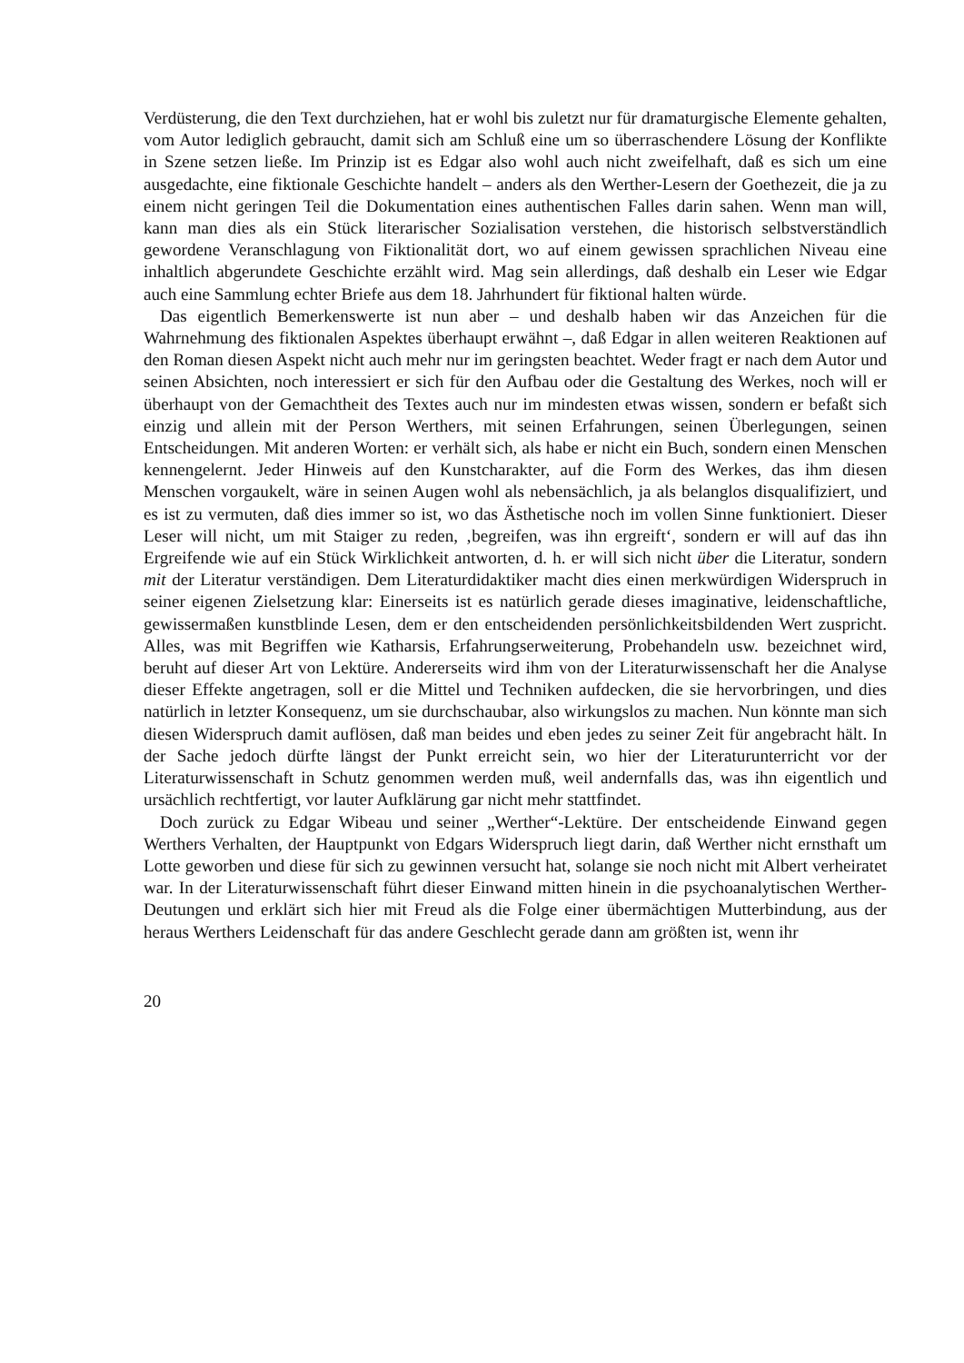Verdüsterung, die den Text durchziehen, hat er wohl bis zuletzt nur für dramaturgische Elemente gehalten, vom Autor lediglich gebraucht, damit sich am Schluß eine um so überraschendere Lösung der Konflikte in Szene setzen ließe. Im Prinzip ist es Edgar also wohl auch nicht zweifelhaft, daß es sich um eine ausgedachte, eine fiktionale Geschichte handelt – anders als den Werther-Lesern der Goethezeit, die ja zu einem nicht geringen Teil die Dokumentation eines authentischen Falles darin sahen. Wenn man will, kann man dies als ein Stück literarischer Sozialisation verstehen, die historisch selbstverständlich gewordene Veranschlagung von Fiktionalität dort, wo auf einem gewissen sprachlichen Niveau eine inhaltlich abgerundete Geschichte erzählt wird. Mag sein allerdings, daß deshalb ein Leser wie Edgar auch eine Sammlung echter Briefe aus dem 18. Jahrhundert für fiktional halten würde.
Das eigentlich Bemerkenswerte ist nun aber – und deshalb haben wir das Anzeichen für die Wahrnehmung des fiktionalen Aspektes überhaupt erwähnt –, daß Edgar in allen weiteren Reaktionen auf den Roman diesen Aspekt nicht auch mehr nur im geringsten beachtet. Weder fragt er nach dem Autor und seinen Absichten, noch interessiert er sich für den Aufbau oder die Gestaltung des Werkes, noch will er überhaupt von der Gemachtheit des Textes auch nur im mindesten etwas wissen, sondern er befaßt sich einzig und allein mit der Person Werthers, mit seinen Erfahrungen, seinen Überlegungen, seinen Entscheidungen. Mit anderen Worten: er verhält sich, als habe er nicht ein Buch, sondern einen Menschen kennengelernt. Jeder Hinweis auf den Kunstcharakter, auf die Form des Werkes, das ihm diesen Menschen vorgaukelt, wäre in seinen Augen wohl als nebensächlich, ja als belanglos disqualifiziert, und es ist zu vermuten, daß dies immer so ist, wo das Ästhetische noch im vollen Sinne funktioniert. Dieser Leser will nicht, um mit Staiger zu reden, ‚begreifen, was ihn ergreift‘, sondern er will auf das ihn Ergreifende wie auf ein Stück Wirklichkeit antworten, d. h. er will sich nicht über die Literatur, sondern mit der Literatur verständigen. Dem Literaturdidaktiker macht dies einen merkwürdigen Widerspruch in seiner eigenen Zielsetzung klar: Einerseits ist es natürlich gerade dieses imaginative, leidenschaftliche, gewissermaßen kunstblinde Lesen, dem er den entscheidenden persönlichkeitsbildenden Wert zuspricht. Alles, was mit Begriffen wie Katharsis, Erfahrungserweiterung, Probehandeln usw. bezeichnet wird, beruht auf dieser Art von Lektüre. Andererseits wird ihm von der Literaturwissenschaft her die Analyse dieser Effekte angetragen, soll er die Mittel und Techniken aufdecken, die sie hervorbringen, und dies natürlich in letzter Konsequenz, um sie durchschaubar, also wirkungslos zu machen. Nun könnte man sich diesen Widerspruch damit auflösen, daß man beides und eben jedes zu seiner Zeit für angebracht hält. In der Sache jedoch dürfte längst der Punkt erreicht sein, wo hier der Literaturunterricht vor der Literaturwissenschaft in Schutz genommen werden muß, weil andernfalls das, was ihn eigentlich und ursächlich rechtfertigt, vor lauter Aufklärung gar nicht mehr stattfindet.
Doch zurück zu Edgar Wibeau und seiner „Werther“-Lektüre. Der entscheidende Einwand gegen Werthers Verhalten, der Hauptpunkt von Edgars Widerspruch liegt darin, daß Werther nicht ernsthaft um Lotte geworben und diese für sich zu gewinnen versucht hat, solange sie noch nicht mit Albert verheiratet war. In der Literaturwissenschaft führt dieser Einwand mitten hinein in die psychoanalytischen Werther-Deutungen und erklärt sich hier mit Freud als die Folge einer übermächtigen Mutterbindung, aus der heraus Werthers Leidenschaft für das andere Geschlecht gerade dann am größten ist, wenn ihr
20